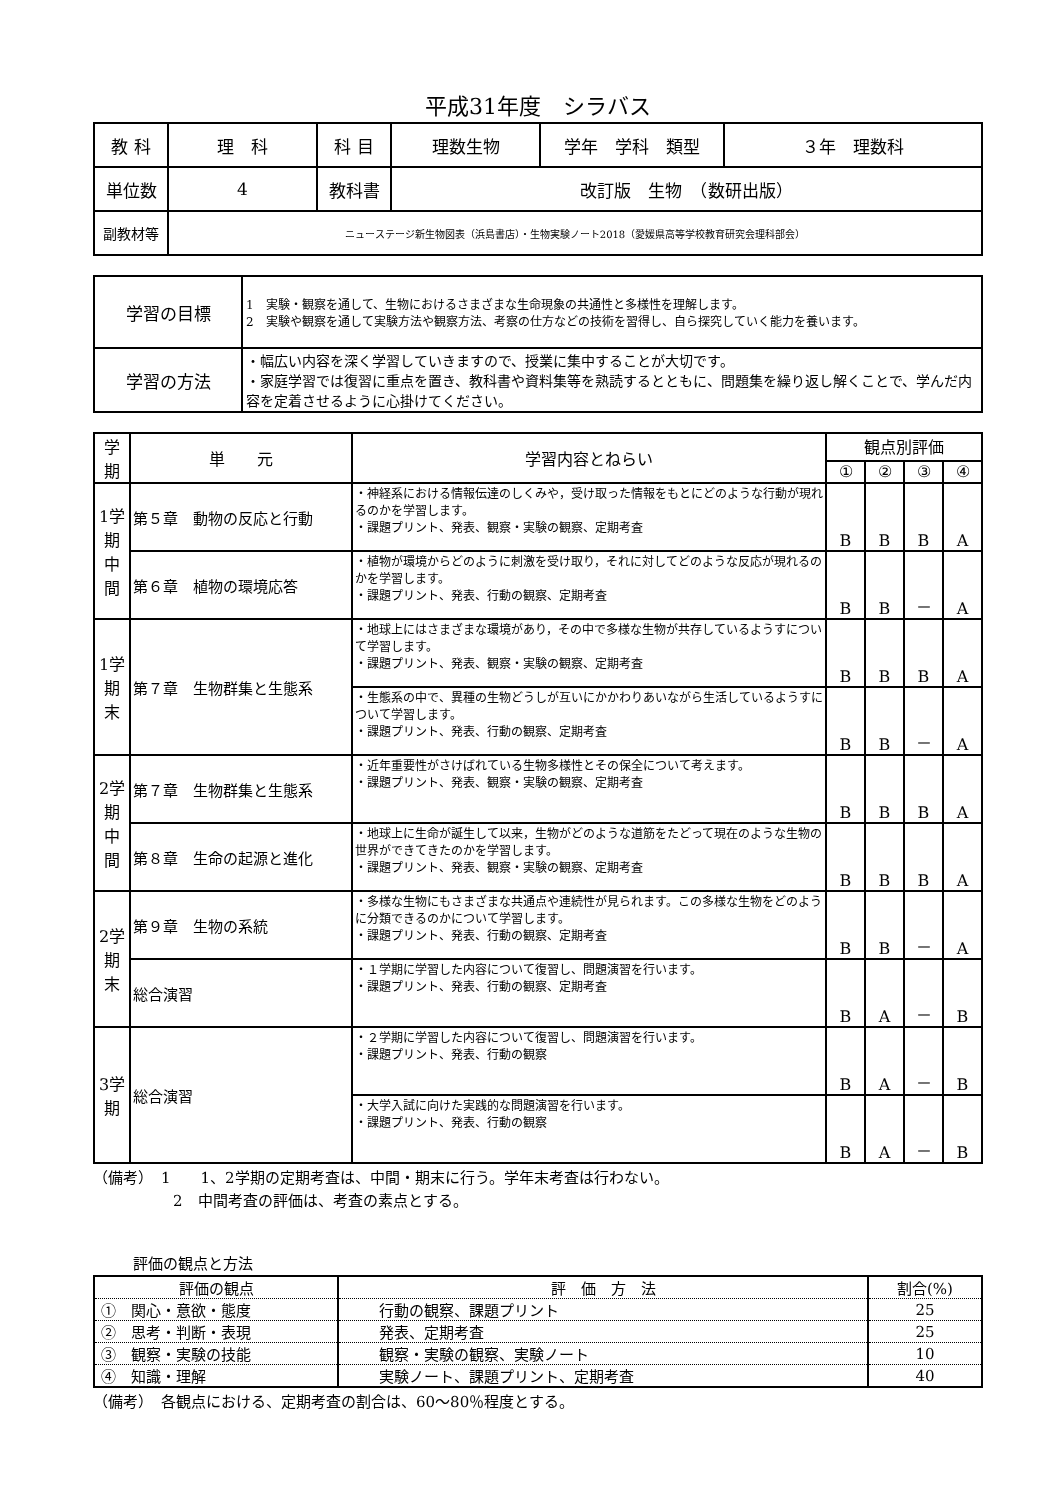平成31年度　シラバス
| 教 科 | 理 科 | 科 目 | 理数生物 | 学年 学科 類型 | ３年 理数科 |
| 単位数 | 4 | 教科書 | 改訂版 生物 （数研出版） | | |
| 副教材等 | ニューステージ新生物図表（浜島書店）・生物実験ノート2018（愛媛県高等学校教育研究会理科部会） | | | | |
| 学習の目標 | 1 実験・観察を通して、生物におけるさまざまな生命現象の共通性と多様性を理解します。 2 実験や観察を通して実験方法や観察方法、考察の仕方などの技術を習得し、自ら探究していく能力を養います。 |
| 学習の方法 | ・幅広い内容を深く学習していきますので、授業に集中することが大切です。 ・家庭学習では復習に重点を置き、教科書や資料集等を熟読するとともに、問題集を繰り返し解くことで、学んだ内容を定着させるように心掛けてください。 |
| 学期 | 単 元 | 学習内容とねらい | 観点別評価 | | | |
| --- | --- | --- | --- | --- | --- | --- |
| | | | ① | ② | ③ | ④ |
| 1学期中間 | 第５章 動物の反応と行動 | ・神経系における情報伝達のしくみや，受け取った情報をもとにどのような行動が現れるのかを学習します。 ・課題プリント、発表、観察・実験の観察、定期考査 | B | B | B | A |
| | 第６章 植物の環境応答 | ・植物が環境からどのように刺激を受け取り，それに対してどのような反応が現れるのかを学習します。 ・課題プリント、発表、行動の観察、定期考査 | B | B | － | A |
| 1学期末 | 第７章 生物群集と生態系 | ・地球上にはさまざまな環境があり，その中で多様な生物が共存しているようすについて学習します。 ・課題プリント、発表、観察・実験の観察、定期考査 | B | B | B | A |
| | | ・生態系の中で、異種の生物どうしが互いにかかわりあいながら生活しているようすについて学習します。 ・課題プリント、発表、行動の観察、定期考査 | B | B | － | A |
| 2学期中間 | 第７章 生物群集と生態系 | ・近年重要性がさけばれている生物多様性とその保全について考えます。 ・課題プリント、発表、観察・実験の観察、定期考査 | B | B | B | A |
| | 第８章 生命の起源と進化 | ・地球上に生命が誕生して以来，生物がどのような道筋をたどって現在のような生物の世界ができてきたのかを学習します。 ・課題プリント、発表、観察・実験の観察、定期考査 | B | B | B | A |
| 2学期末 | 第９章 生物の系統 | ・多様な生物にもさまざまな共通点や連続性が見られます。この多様な生物をどのように分類できるのかについて学習します。 ・課題プリント、発表、行動の観察、定期考査 | B | B | － | A |
| | 総合演習 | ・１学期に学習した内容について復習し、問題演習を行います。 ・課題プリント、発表、行動の観察、定期考査 | B | A | － | B |
| 3学期 | 総合演習 | ・２学期に学習した内容について復習し、問題演習を行います。 ・課題プリント、発表、行動の観察 | B | A | － | B |
| | | ・大学入試に向けた実践的な問題演習を行います。 ・課題プリント、発表、行動の観察 | B | A | － | B |
（備考）　1　　1、2学期の定期考査は、中間・期末に行う。学年末考査は行わない。
2　中間考査の評価は、考査の素点とする。
評価の観点と方法
| 評価の観点 | 評 価 方 法 | 割合(%) |
| ① 関心・意欲・態度 | 行動の観察、課題プリント | 25 |
| ② 思考・判断・表現 | 発表、定期考査 | 25 |
| ③ 観察・実験の技能 | 観察・実験の観察、実験ノート | 10 |
| ④ 知識・理解 | 実験ノート、課題プリント、定期考査 | 40 |
（備考）　各観点における、定期考査の割合は、60～80％程度とする。